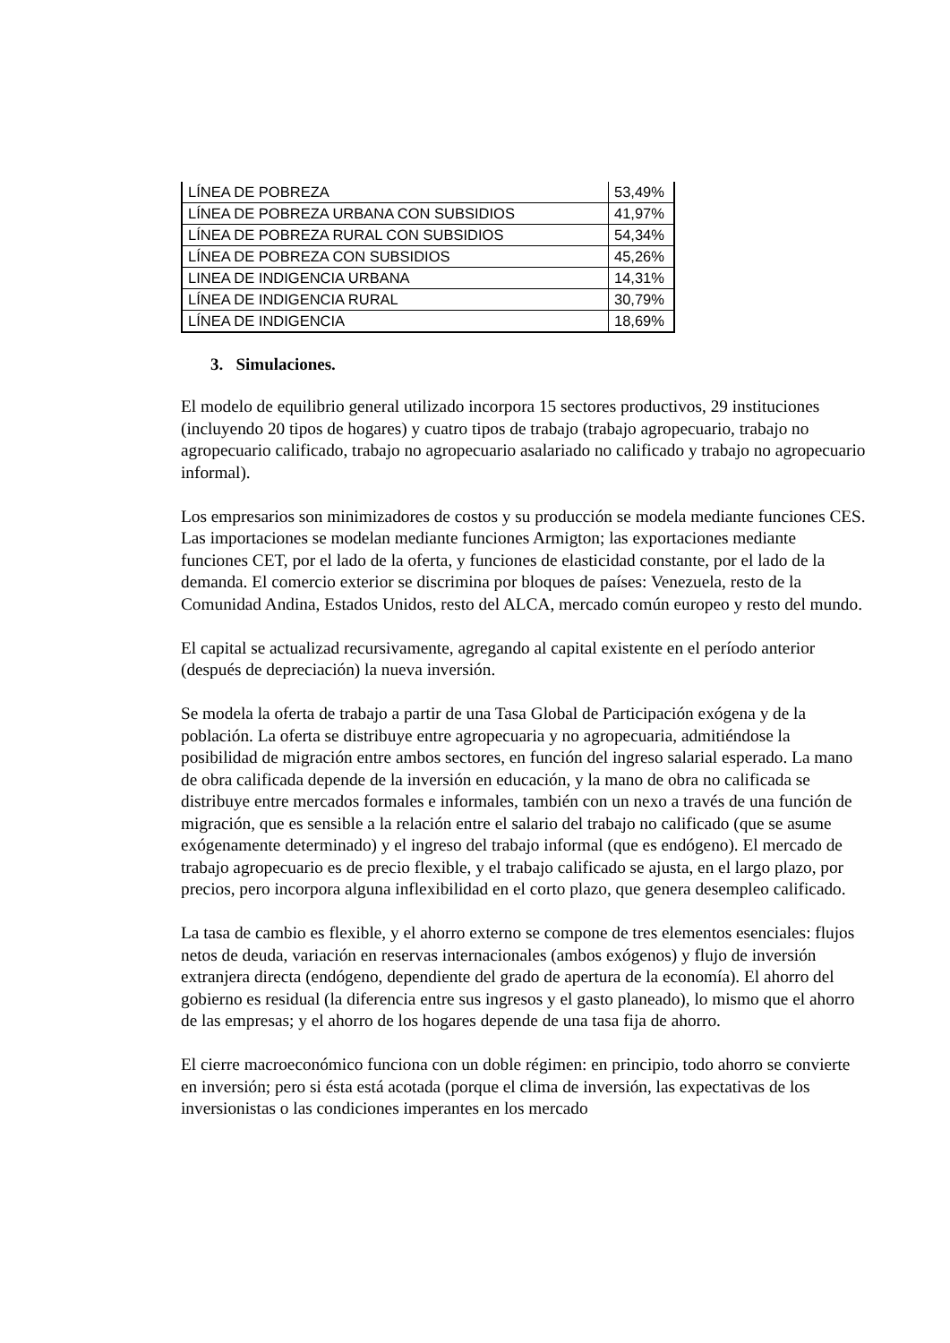| LÍNEA DE POBREZA | 53,49% |
| LÍNEA DE POBREZA URBANA CON SUBSIDIOS | 41,97% |
| LÍNEA DE POBREZA RURAL CON SUBSIDIOS | 54,34% |
| LÍNEA DE POBREZA CON SUBSIDIOS | 45,26% |
| LINEA DE INDIGENCIA URBANA | 14,31% |
| LÍNEA DE INDIGENCIA RURAL | 30,79% |
| LÍNEA DE INDIGENCIA | 18,69% |
3. Simulaciones.
El modelo de equilibrio general utilizado incorpora 15 sectores productivos, 29 instituciones (incluyendo 20 tipos de hogares) y cuatro tipos de trabajo (trabajo agropecuario, trabajo no agropecuario calificado, trabajo no agropecuario asalariado no calificado y trabajo no agropecuario informal).
Los empresarios son minimizadores de costos y su producción se modela mediante funciones CES. Las importaciones se modelan mediante funciones Armigton; las exportaciones mediante funciones CET, por el lado de la oferta, y funciones de elasticidad constante, por el lado de la demanda. El comercio exterior se discrimina por bloques de países: Venezuela, resto de la Comunidad Andina, Estados Unidos, resto del ALCA, mercado común europeo y resto del mundo.
El capital se actualizad recursivamente, agregando al capital existente en el período anterior (después de depreciación) la nueva inversión.
Se modela la oferta de trabajo a partir de una Tasa Global de Participación exógena y de la población. La oferta se distribuye entre agropecuaria y no agropecuaria, admitiéndose la posibilidad de migración entre ambos sectores, en función del ingreso salarial esperado. La mano de obra calificada depende de la inversión en educación, y la mano de obra no calificada se distribuye entre mercados formales e informales, también con un nexo a través de una función de migración, que es sensible a la relación entre el salario del trabajo no calificado (que se asume exógenamente determinado) y el ingreso del trabajo informal (que es endógeno). El mercado de trabajo agropecuario es de precio flexible, y el trabajo calificado se ajusta, en el largo plazo, por precios, pero incorpora alguna inflexibilidad en el corto plazo, que genera desempleo calificado.
La tasa de cambio es flexible, y el ahorro externo se compone de tres elementos esenciales: flujos netos de deuda, variación en reservas internacionales (ambos exógenos) y flujo de inversión extranjera directa (endógeno, dependiente del grado de apertura de la economía). El ahorro del gobierno es residual (la diferencia entre sus ingresos y el gasto planeado), lo mismo que el ahorro de las empresas; y el ahorro de los hogares depende de una tasa fija de ahorro.
El cierre macroeconómico funciona con un doble régimen: en principio, todo ahorro se convierte en inversión; pero si ésta está acotada (porque el clima de inversión, las expectativas de los inversionistas o las condiciones imperantes en los mercado